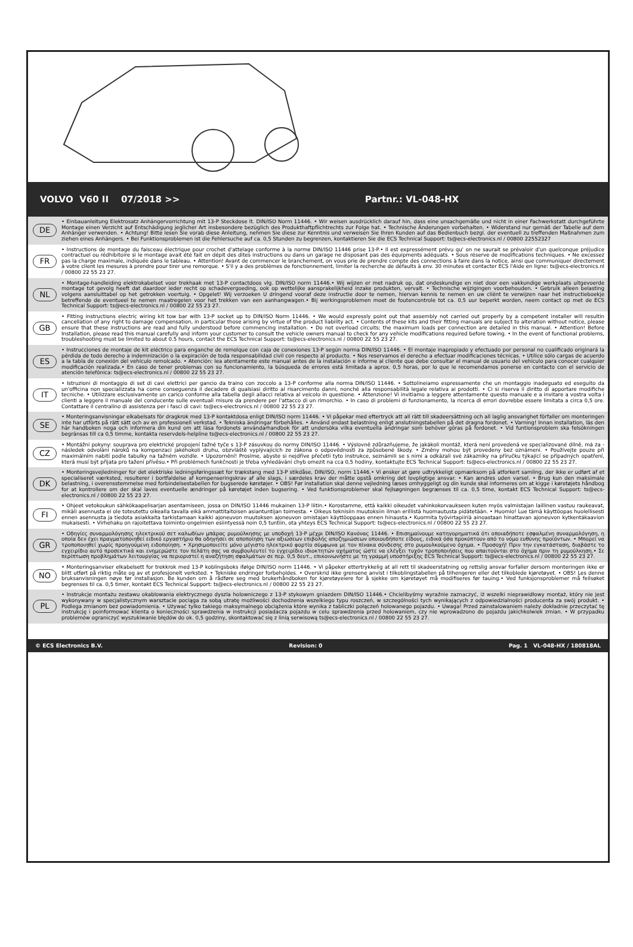VOLVO V60 II 07/2018 >> Partnr.: VL-048-HX
DE
• Einbauanleitung Elektrosatz Anhängervorrichtung mit 13-P Steckdose lt. DIN/ISO Norm 11446. • Wir weisen ausdrücklich darauf hin, dass eine unsachgemäße und nicht in einer Fachwerkstatt durchgeführte Montage einen Verzicht auf Entschädigung jeglicher Art insbesondere bezüglich des Produkthaftpflichtrechts zur Folge hat. • Technische Änderungen vorbehalten. • Widerstand nur gemäß der Tabelle auf dem Anhänger verwenden. • Achtung! Bitte lesen Sie vorab diese Anleitung, nehmen Sie diese zur Kenntnis und verweisen Sie Ihren Kunden auf das Bedienbuch bezgl. der eventuell zu treffenden Maßnahmen zum ziehen eines Anhängers. • Bei Funktionsproblemen ist die Fehlersuche auf ca. 0,5 Stunden zu begrenzen, kontaktieren Sie die ECS Technical Support: ts@ecs-electronics.nl / 00800 22552327
FR
• Instructions de montage du faisceau électrique pour crochet d'attelage conforme à la norme DIN/ISO 11446 prise 13-P.• Il est expressément prévu qu' on ne saurait se prévaloir d'un quelconque préjudice contractuel ou rédhibitoire si le montage avait été fait en dépit des dites instructions ou dans un garage ne disposant pas des équipments adéquats. • Sous réserve de modifications techniques. • Ne excessez pas la charge maximale, indiquée dans le tableau. • Attention! Avant de commencer le branchement, on vous prie de prendre compte des connections à faire dans la notice, ainsi que communiquer directement à votre client les mesures à prendre pour tirer une remorque. • S'il y a des problèmes de fonctionnement, limiter la recherche de défaults à env. 30 minutes et contacter ECS l'Aide en ligne: ts@ecs-electronics.nl / 00800 22 55 23 27.
NL
• Montage-handleiding elektrokabelset voor trekhaak met 13-P contactdoos vlg. DIN/ISO norm 11446.• Wij wijzen er met nadruk op, dat ondeskundige en niet door een vakkundige werkplaats uitgevoerde montage tot gevolg heeft dat daardoor ieder recht op schadevergoeding, ook op wettelijke aansprakelijkheid inzake produkten, vervalt. • Technische wijzigingen voorbehouden. • Gebruik alleen belasting volgens aansluittabel op het getrokken voertuig. • Opgelet! Wij verzoeken U dringend vooraf deze instructie door te nemen, hiervan kennis te nemen en uw cliënt te verwijzen naar het instructieboekje betreffende de eventueel te nemen maatregelen voor het trekken van een aanhangwagen.• Bij werkingsproblemen moet de foutencontrole tot ca. 0,5 uur beperkt worden, neem contact op met de ECS Technical Support: ts@ecs-electronics.nl / 00800 22 55 23 27.
GB
• Fitting instructions electric wiring kit tow bar with 13-P socket up to DIN/ISO Norm 11446. • We would expressly point out that assembly not carried out properly by a competent installer will resultin cancellation of any right to damage compensation, in particular those arising by virtue of the product liability act. • Contents of these kits and their fitting manuals are subject to alteration without notice, please ensure that these instructions are read and fully understood before commencing installation. • Do not overload circuits; the maximum loads per connection are detailed in this manual. • Attention! Before Installation, please read this manual carefully and inform your customer to consult the vehicle owners manual to check for any vehicle modifications required before towing. • In the event of functional problems, troubleshooting must be limited to about 0.5 hours, contact the ECS Technical Support: ts@ecs-electronics.nl / 00800 22 55 23 27.
ES
• Instrucciones de montaje de kit eléctrico para enganche de remolque con caja de conexiones 13-P según norma DIN/ISO 11446. • El montaje inapropiado y efectuado por personal no cualificado originará la pérdida de todo derecho a indemnización o la expiración de toda responsabilidad civil con respecto al producto. • Nos reservamos el derecho a efectuar modificaciones técnicas. • Utilice sólo cargas de acuerdo a la tabla de conexión del vehículo remolcado. • Atención: lea atentamente este manual antes de la instalación e informe al cliente que debe consultar el manual de usuario del vehículo para conocer cualquier modificación realizada.• En caso de tener problemas con su funcionamiento, la búsqueda de errores está limitada a aprox. 0,5 horas, por lo que le recomendamos ponerse en contacto con el servicio de atención telefónica: ts@ecs-electronics.nl / 00800 22 55 23 27.
IT
• Istruzioni di montaggio di set di cavi elettrici per gancio da traino con zoccolo a 13-P conforme alla norma DIN/ISO 11446. • Sottolineiamo espressamente che un montaggio inadeguato ed eseguito da un'officina non specializzata ha come conseguenza il decadere di qualsiasi diritto al risarcimento danni, nonché alla responsabilità legale relativa ai prodotti. • Ci si riserva il diritto di apportare modifiche tecniche. • Utilizzare esclusivamente un carico conforme alla tabella degli allacci relativa al veicolo in questione. • Attenzione! Vi invitiamo a leggere attentamente questo manuale e a invitare a vostra volta i clienti a leggere il manuale del conducente sulle eventuali misure da prendere per l'attacco di un rimorchio. • In caso di problemi di funzionamento, la ricerca di errori dovrebbe essere limitata a circa 0,5 ore. Contattare il centralino di assistenza per i fasci di cavi: ts@ecs-electronics.nl / 00800 22 55 23 27.
SE
• Monteringsanvisningar elkabelsats för dragkrok med 13-P kontaktdosa enligt DIN/ISO norm 11446. • Vi påpekar med eftertryck att all rätt till skadeersättning och all laglig ansvarighet förfaller om monteringen inte har utförts på rätt sätt och av en professionell verkstad. • Tekniska ändringar förbehålles. • Använd endast belastning enligt anslutningstabellen på det dragna fordonet. • Varning! Innan installation, läs den här handboken noga och informera din kund om att läsa fordonets användarhandbok för att undersöka vilka eventuella ändringar som behöver göras på fordonet. • Vid funtionsproblem ska felsökningen begränsas till ca 0,5 timme, kontakta reservdels-helpline ts@ecs-electronics.nl / 00800 22 55 23 27.
CZ
• Montážní pokyny: souprava pro elektrické propojení tažné tyče s 13-P zásuvkou do normy DIN/ISO 11446. • Výslovně zdůrazňujeme, že jakákoli montáž, která není provedená ve specializované dílně, má za - následek odvolání nároků na kompenzaci jakéhokoli druhu, obzvláště vyplývajících ze zákona o odpovědnosti za způsobené škody. • Změny mohou být provedeny bez oznámení. • Používejte pouze při maximálním nabití podle tabulky na tažném vozidle. • Upozornění! Prosíme, abyste si nejdříve přečetli tyto instrukce, seznámili se s nimi a odkázali své zákazníky na příručku týkající se případných opatření, která musí být přijata pro tažení přívěsu.• Při problémech funkčnosti je třeba vyhledávání chyb omezit na cca 0,5 hodiny, kontaktujte ECS Technical Support: ts@ecs-electronics.nl / 00800 22 55 23 27.
DK
• Monteringsvejledninger for det elektriske ledningsføringssæt for trækstang med 13-P stikdåse, DIN/ISO, norm 11446.• Vi ønsker at gøre udtrykkeligt opmærksom på atforkert samling, der ikke er udført af et specialiseret værksted, resulterer i bortfaldelse af kompenseringskrav af alle slags, i særdeles krav der måtte opstå omkring det lovpligtige ansvar. • Kan ændres uden varsel. • Brug kun den maksimale belastning, i overensstemmelse med forbindelsestabellen for bugserede køretøjer. • OBS! Før installation skal denne vejledning læses omhyggeligt og din kunde skal informeres om at kigge i køretøjets håndbog for at kontrollere om der skal laves eventuelle ændringer på køretøjet inden bugsering. • Ved funktionsproblemer skal fejlsøgningen begrænses til ca. 0,5 time, kontakt ECS Technical Support: ts@ecs-electronics.nl / 00800 22 55 23 27.
FI
• Ohjeet vetokoukun sähkökaapelisarjan asentamiseen, jossa on DIN/ISO 11446 mukainen 13-P liitin.• Korostamme, että kaikki oikeudet vahinkokorvaukseen kuten myös valmistajan laillinen vastuu raukeavat, mikäli asennusta ei ole toteutettu oikealla tavalla eikä ammattitaitoisen asiantuntijan toimesta. • Oikeus teknisiin muutoksiin ilman erillistä huomautusta pidätetään. • Huomio! Lue tämä käyttöopas huolellisesti ennen asennusta ja tiedota asiakkaita tarkistamaan kaikki ajoneuvon muutoksen ajoneuvon omistajan käyttöoppaas ennen hinausta.• Kuormita työvirtapiiriä ainoastaan hinattavan ajoneuvon kytkentäkaavion mukaisesti. • Virhehaku on rajoitettava toiminto-ongelmien esiintyessä noin 0,5 tuntiin, ota yhteys ECS Technical Support: ts@ecs-electronics.nl / 00800 22 55 23 27.
GR
• Οδηγίες συναρμολόγησης ηλεκτρικού σετ καλωδίων μπάρας ρυμούλκησης με υποδοχή 13-P μέχρι DIN/ISO Κανόνας 11446. • Επισημαίνουμε κατηγορηματικά ότι οποιαδήποτε εσφαλμένη συναρμολόγηση, η οποία δεν έχει πραγματοποιηθεί ειδικό εργαστήριο θα οδηγήσει σε αποποίηση των αξιώσεων επιβολής αποζημιώσεων οποιουδήποτε είδους, ειδικά όσα προκύπτουν από το νόμο ευθύνης προϊόντων. • Μπορεί να τροποποιηθεί χωρίς προηγούμενη ειδοποίηση. • Χρησιμοποιείτε μόνο μέγιστο ηλεκτρικό φορτίο σύμφωνα με τον πίνακα σύνδεσης στο ρυμουλκούμενο όχημα. • Προσοχή! Πριν την εγκατάσταση, διαβάστε το εγχειρίδιο αυτό προσεκτικά και ενημερώστε τον πελάτη σας να συμβουλευτεί το εγχειρίδιο ιδιοκτητών οχήματος ώστε να ελέγξει τυχόν τροποποιήσεις που απαιτούνται στο όχημα πριν τη ρυμούλκηση.• Σε περίπτωση προβλημάτων λειτουργίας να περιοριστεί η αναζήτηση σφαλμάτων σε περ. 0,5 δευτ., επικοινωνήστε με τη γραμμή υποστήριξης ECS Technical Support: ts@ecs-electronics.nl / 00800 22 55 23 27.
NO
• Monteringsanviser elkabelsett for trekkrok med 13-P koblingsboks ifølge DIN/ISO norm 11446. • Vi påpeker ettertrykkelig at all rett til skadeerstatning og rettslig ansvar forfaller dersom monteringen ikke er blitt utført på riktig måte og av et profesjonelt verksted. • Tekniske endringer forbeholdes. • Overskrid ikke grensene anvist i tilkoblingstabellen på tilhengeren eller det tilkoblede kjøretøyet. • OBS! Les denne bruksanvisningen nøye før installasjon. Be kunden om å rådføre seg med brukerhåndboken for kjøretøyeiere for å sjekke om kjøretøyet må modifiseres før tauing.• Ved funksjonsproblemer må feilsøket begrenses til ca. 0,5 timer, kontakt ECS Technical Support: ts@ecs-electronics.nl / 00800 22 55 23 27.
PL
• Instrukcje montażu zestawu okablowania elektrycznego dyszla holowniczego z 13-P stykowym gniazdem DIN/ISO 11446.• Chcielibyśmy wyraźnie zaznaczyć, iż wszelki nieprawidłowy montaż, który nie jest wykonywany w specjalistycznym warsztacie pociąga za sobą utratę możliwości dochodzenia wszelkiego typu roszczeń, w szczególności tych wynikających z odpowiedzialności producenta za swój produkt. • Podlega zmianom bez powiadomienia. • Używać tylko takiego maksymalnego obciążenia które wynika z tabliczki połączeń holowanego pojazdu. • Uwaga! Przed zainstalowaniem należy dokładnie przeczytać tę instrukcję i poinformować klienta o konieczności sprawdzenia w instrukcji posiadacza pojazdu w celu sprawdzenia przed holowaniem, czy nie wprowadzono do pojazdu jakichkolwiek zmian. • W przypadku problemów ograniczyć wyszukiwanie błędów do ok. 0,5 godziny, skontaktować się z linią serwisową ts@ecs-electronics.nl / 00800 22 55 23 27.
© ECS Electronics B.V. Revision: 0 Pag. 1 VL-048-HX / 180818AL